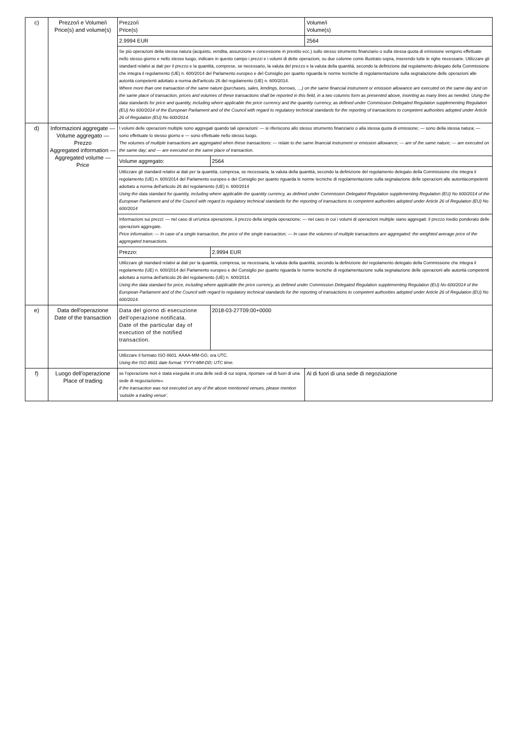| c) | Prezzo/i e Volume/i Price(s) and volume(s) | Prezzo/i Price(s) | | Volume/i Volume(s) |
| | | 2.9994 EUR | | 2564 |
| | | Se più operazioni della stessa natura (acquisto, vendita, assunzione e concessione in prestito ecc.) sullo stesso strumento finanziario o sulla stessa quota di emissione vengono effettuate nello stesso giorno e nello stesso luogo, indicare in questo campo i prezzi e i volumi di dette operazioni, su due colonne come illustrato sopra, inserendo tutte le righe necessarie. Utilizzare gli standard relativi ai dati per il prezzo e la quantità, comprese, se necessario, la valuta del prezzo e la valuta della quantità, secondo la definizione dal regolamento delegato della Commissione che integra il regolamento (UE) n. 600/2014 del Parlamento europeo e del Consiglio per quanto riguarda le norme tecniche di regolamentazione sulla segnalazione delle operazioni alle autorità competenti adottato a norma dell'articolo 26 del regolamento (UE) n. 600/2014. Where more than one transaction of the same nature (purchases, sales, lendings, borrows, …) on the same financial instrument or emission allowance are executed on the same day and on the same place of transaction, prices and volumes of these transactions shall be reported in this field, in a two columns form as presented above, inserting as many lines as needed. Using the data standards for price and quantity, including where applicable the price currency and the quantity currency, as defined under Commission Delegated Regulation supplementing Regulation (EU) No 600/2014 of the European Parliament and of the Council with regard to regulatory technical standards for the reporting of transactions to competent authorities adopted under Article 26 of Regulation (EU) No 600/2014. | | |
| d) | Informazioni aggregate — Volume aggregato — Prezzo Aggregated information — Aggregated volume — Price | I volumi delle operazioni multiple sono aggregati quando tali operazioni: — si riferiscono allo stesso strumento finanziario o alla stessa quota di emissione; — sono della stessa natura; — sono effettuate lo stesso giorno e — sono effettuate nello stesso luogo. The volumes of multiple transactions are aggregated when these transactions: — relate to the same financial instrument or emission allowance; — are of the same nature; — are executed on the same day; and — are executed on the same place of transaction. | | |
| | | Volume aggregato: | 2564 | |
| | | Utilizzare gli standard relativi ai dati per la quantità, compresa, se necessaria, la valuta della quantità, secondo la definizione del regolamento delegato della Commissione che integra il regolamento (UE) n. 600/2014 del Parlamento europeo e del Consiglio per quanto riguarda le norme tecniche di regolamentazione sulla segnalazione delle operazioni alle autoritàcompetenti adottato a norma dell'articolo 26 del regolamento (UE) n. 600/2014 Using the data standard for quantity, including where applicable the quantity currency, as defined under Commission Delegated Regulation supplementing Regulation (EU) No 600/2014 of the European Parliament and of the Council with regard to regulatory technical standards for the reporting of transactions to competent authorities adopted under Article 26 of Regulation (EU) No 600/2014 | | |
| | | Informazioni sui prezzi: — nel caso di un'unica operazione, il prezzo della singola operazione; — nel caso in cui i volumi di operazioni multiple siano aggregati: il prezzo medio ponderato delle operazioni aggregate. Price information: — In case of a single transaction, the price of the single transaction; — In case the volumes of multiple transactions are aggregated: the weighted average price of the aggregated transactions. | | |
| | | Prezzo: | 2.9994 EUR | |
| | | Utilizzare gli standard relativi ai dati per la quantità, compresa, se necessaria, la valuta della quantità, secondo la definizione del regolamento delegato della Commissione che integra il regolamento (UE) n. 600/2014 del Parlamento europeo e del Consiglio per quanto riguarda le norme tecniche di regolamentazione sulla segnalazione delle operazioni alle autorità competenti adottato a norma dell'articolo 26 del regolamento (UE) n. 600/2014. Using the data standard for price, including where applicable the price currency, as defined under Commission Delegated Regulation supplementing Regulation (EU) No 600/2014 of the European Parliament and of the Council with regard to regulatory technical standards for the reporting of transactions to competent authorities adopted under Article 26 of Regulation (EU) No 600/2014. | | |
| e) | Data dell'operazione Date of the transaction | Data del giorno di esecuzione dell'operazione notificata. Date of the particular day of execution of the notified transaction. | 2018-03-27T09:00+0000 | |
| | | Utilizzare il formato ISO 8601: AAAA-MM-GG; ora UTC. Using the ISO 8601 date format: YYYY-MM-DD; UTC time. | | |
| f) | Luogo dell'operazione Place of trading | se l'operazione non è stata eseguita in una delle sedi di cui sopra, riportare «al di fuori di una sede di negoziazione». if the transaction was not executed on any of the above mentioned venues, please mention ‘outside a trading venue’. | | Al di fuori di una sede di negoziazione |